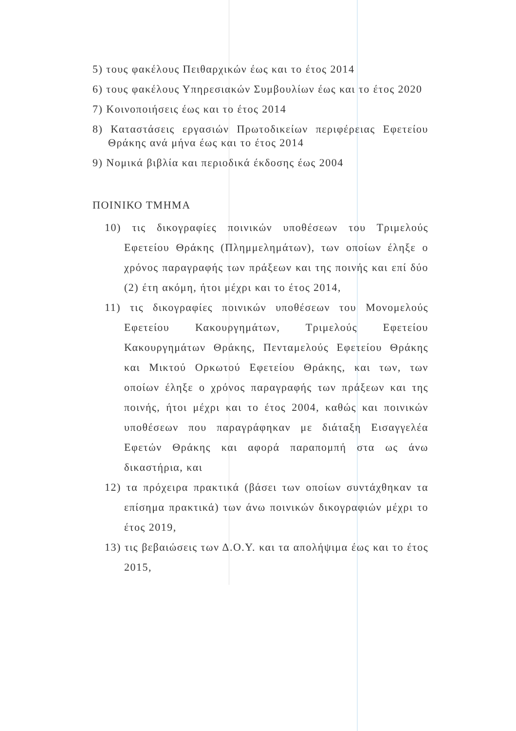5) τους φακέλους Πειθαρχικών έως και το έτος 2014
6) τους φακέλους Υπηρεσιακών Συμβουλίων έως και το έτος 2020
7) Κοινοποιήσεις έως και το έτος 2014
8) Καταστάσεις εργασιών Πρωτοδικείων περιφέρειας Εφετείου Θράκης ανά μήνα έως και το έτος 2014
9) Νομικά βιβλία και περιοδικά έκδοσης έως 2004
ΠΟΙΝΙΚΟ ΤΜΗΜΑ
10) τις δικογραφίες ποινικών υποθέσεων του Τριμελούς Εφετείου Θράκης (Πλημμελημάτων), των οποίων έληξε ο χρόνος παραγραφής των πράξεων και της ποινής και επί δύο (2) έτη ακόμη, ήτοι μέχρι και το έτος 2014,
11) τις δικογραφίες ποινικών υποθέσεων του Μονομελούς Εφετείου Κακουργημάτων, Τριμελούς Εφετείου Κακουργημάτων Θράκης, Πενταμελούς Εφετείου Θράκης και Μικτού Ορκωτού Εφετείου Θράκης, και των, των οποίων έληξε ο χρόνος παραγραφής των πράξεων και της ποινής, ήτοι μέχρι και το έτος 2004, καθώς και ποινικών υποθέσεων που παραγράφηκαν με διάταξη Εισαγγελέα Εφετών Θράκης και αφορά παραπομπή στα ως άνω δικαστήρια, και
12) τα πρόχειρα πρακτικά (βάσει των οποίων συντάχθηκαν τα επίσημα πρακτικά) των άνω ποινικών δικογραφιών μέχρι το έτος 2019,
13) τις βεβαιώσεις των Δ.Ο.Υ. και τα απολήψιμα έως και το έτος 2015,